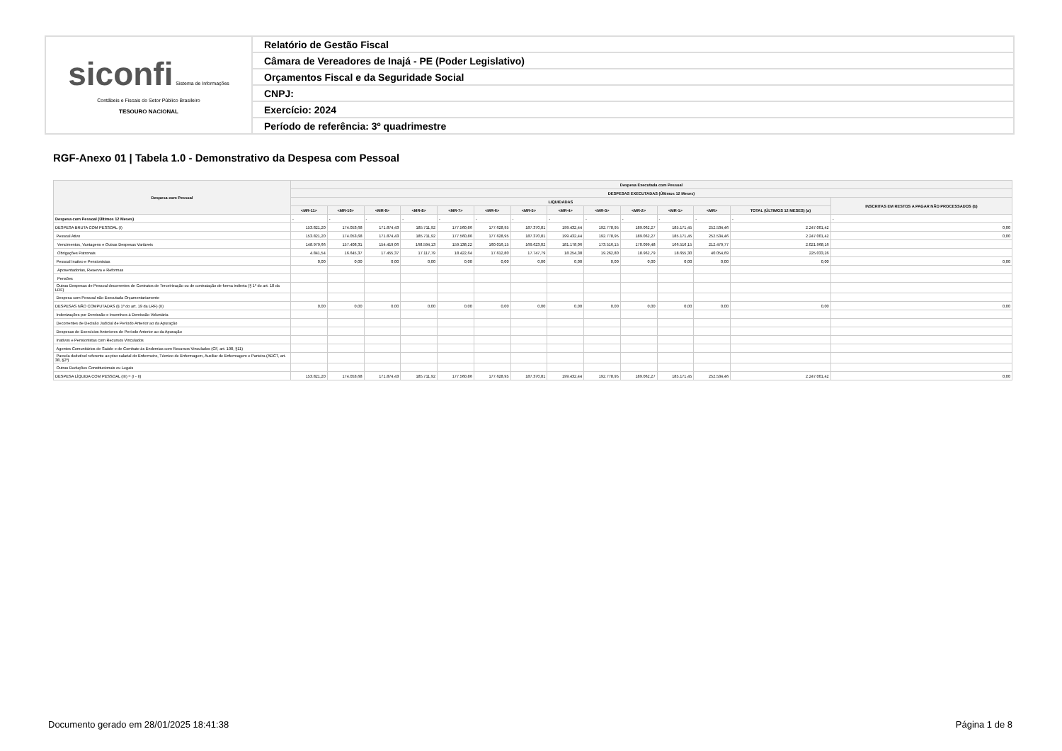| siconfi Sistema de Informações Contábeis e Fiscais do Setor Público Brasileiro TESOURO NACIONAL | Relatório de Gestão Fiscal |
| | Câmara de Vereadores de Inajá - PE (Poder Legislativo) |
| | Orçamentos Fiscal e da Seguridade Social |
| | CNPJ: |
| | Exercício: 2024 |
| | Período de referência: 3º quadrimestre |
RGF-Anexo 01 | Tabela 1.0 - Demonstrativo da Despesa com Pessoal
| Despesa com Pessoal | Despesa Executada com Pessoal | | | | | | | | | | | | | |
| --- | --- | --- | --- | --- | --- | --- | --- | --- | --- | --- | --- | --- | --- | --- |
| | DESPESAS EXECUTADAS (Últimos 12 Meses) | | | | | | | | | | | | | |
| | LIQUIDADAS | | | | | | | | | | | | | INSCRITAS EM RESTOS A PAGAR NÃO PROCESSADOS (b) |
| | <MR-11> | <MR-10> | <MR-9> | <MR-8> | <MR-7> | <MR-6> | <MR-5> | <MR-4> | <MR-3> | <MR-2> | <MR-1> | <MR> | TOTAL (ÚLTIMOS 12 MESES) (a) | |
| Despesa com Pessoal (Últimos 12 Meses) | - | - | - | - | - | - | - | - | - | - | - | - | - | - |
| DESPESA BRUTA COM PESSOAL (I) | 153.821,20 | 174.053,68 | 171.874,43 | 185.711,92 | 177.560,86 | 177.628,95 | 187.370,81 | 199.432,44 | 192.778,95 | 189.062,27 | 185.171,45 | 252.534,46 | 2.247.001,42 | 0,00 |
| Pessoal Ativo | 153.821,20 | 174.053,68 | 171.874,43 | 185.711,92 | 177.560,86 | 177.628,95 | 187.370,81 | 199.432,44 | 192.778,95 | 189.062,27 | 185.171,45 | 252.534,46 | 2.247.001,42 | 0,00 |
| Vencimentos, Vantagens e Outras Despesas Variáveis | 148.979,66 | 157.408,31 | 154.419,06 | 168.594,13 | 159.138,22 | 160.016,15 | 169.623,02 | 181.178,06 | 173.516,15 | 170.099,48 | 166.516,15 | 212.479,77 | 2.021.968,16 | |
| Obrigações Patronais | 4.841,54 | 16.645,37 | 17.455,37 | 17.117,79 | 18.422,64 | 17.612,80 | 17.747,79 | 18.254,38 | 19.262,80 | 18.962,79 | 18.655,30 | 40.054,69 | 225.033,26 | |
| Pessoal Inativo e Pensionistas | 0,00 | 0,00 | 0,00 | 0,00 | 0,00 | 0,00 | 0,00 | 0,00 | 0,00 | 0,00 | 0,00 | 0,00 | 0,00 | 0,00 |
| Aposentadorias, Reserva e Reformas | | | | | | | | | | | | | | |
| Pensões | | | | | | | | | | | | | | |
| Outras Despesas de Pessoal decorrentes de Contratos de Terceirização ou de contratação de forma indireta (§ 1º do art. 18 da LRF) | | | | | | | | | | | | | | |
| Despesa com Pessoal não Executada Orçamentariamente | | | | | | | | | | | | | | |
| DESPESAS NÃO COMPUTADAS (§ 1º do art. 19 da LRF) (II) | 0,00 | 0,00 | 0,00 | 0,00 | 0,00 | 0,00 | 0,00 | 0,00 | 0,00 | 0,00 | 0,00 | 0,00 | 0,00 | 0,00 |
| Indenizações por Demissão e Incentivos à Demissão Voluntária | | | | | | | | | | | | | | |
| Decorrentes de Decisão Judicial de Período Anterior ao da Apuração | | | | | | | | | | | | | | |
| Despesas de Exercícios Anteriores de Período Anterior ao da Apuração | | | | | | | | | | | | | | |
| Inativos e Pensionistas com Recursos Vinculados | | | | | | | | | | | | | | |
| Agentes Comunitários de Saúde e de Combate às Endemias com Recursos Vinculados (CF, art. 198, §11) | | | | | | | | | | | | | | |
| Parcela dedutível referente ao piso salarial do Enfermeiro, Técnico de Enfermagem, Auxiliar de Enfermagem e Parteira (ADCT, art. 38, §2º) | | | | | | | | | | | | | | |
| Outras Deduções Constitucionais ou Legais | | | | | | | | | | | | | | |
| DESPESA LÍQUIDA COM PESSOAL (III) = (I - II) | 153.821,20 | 174.053,68 | 171.874,43 | 185.711,92 | 177.560,86 | 177.628,95 | 187.370,81 | 199.432,44 | 192.778,95 | 189.062,27 | 185.171,45 | 252.534,46 | 2.247.001,42 | 0,00 |
Documento gerado em 28/01/2025 18:41:38
Página 1 de 8